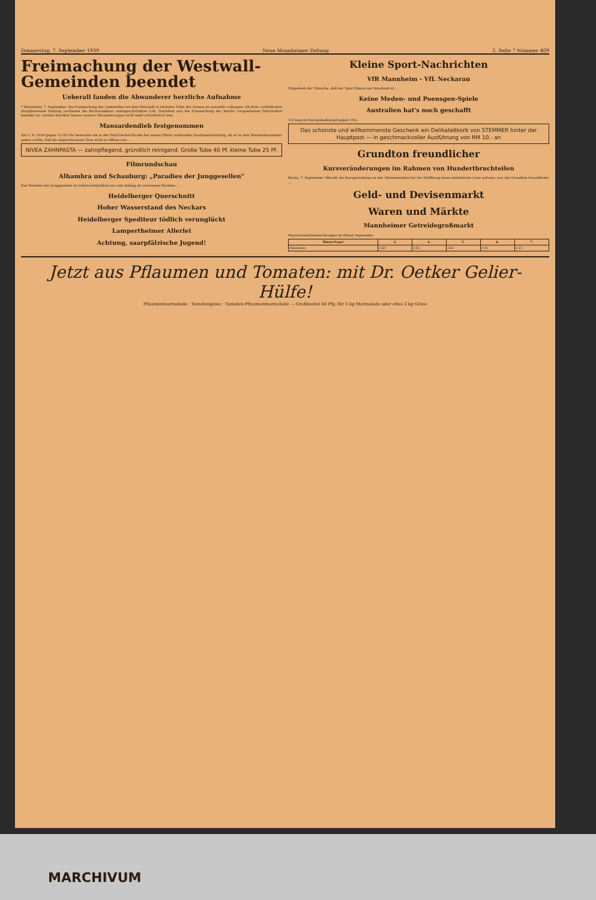Donnerstag, 7. September 1939 Neue Mannheimer Zeitung 5. Seite 7 Nummer 409
Freimachung der Westwall-Gemeinden beendet
Ueberall fanden die Abwanderer herzliche Aufnahme
* Mannheim, 7. September. Die Freimachung der Gemeinden vor dem Westwall in nächster Nähe der Grenze ist nunmehr vollzogen. Ob ihrer vorbildlichen diszipliniertem Haltung verdienen die Rückwanderer uneingeschränktes Lob. Nachdem nun die Freimachung der hierfür vorgesehenen Ortschaften beendet ist, werden hierüber hinaus weitere Abwanderungen nicht mehr erforderlich sein.
Mansardendieb festgenommen
Am 5. 9. 1939 gegen 12.30 Uhr bemerkte ein in der Emil-Heckel-Straße bei seinen Eltern wohnender Kaufmannslehrling, als er in sein Mansardenzimmer gehen wollte, daß die abgeschlossene Türe nicht zu öffnen war ...
NIVEA ZAHNPASTA — zahnpflegend, gründlich reinigend. Große Tube 40 Pf. kleine Tube 25 Pf.
Filmrundschau
Alhambra und Schauburg: „Paradies der Junggesellen"
Das Paradies der Junggesellen ist selbstverständlich ein vom Anfang an verlorenes Paradies ...
Heidelberger Querschnitt
Hoher Wasserstand des Neckars
Heidelberger Spediteur tödlich verunglückt
Lampertheimer Allerlei
Achtung, saarpfälzische Jugend!
Kleine Sport-Nachrichten
VfR Mannheim - VfL Neckarau
Eingedenk der Tatsache, daß der Sport Dienst am Vaterland ist ...
Keine Meden- und Poensgen-Spiele
Australien hat's noch geschafft
3:2-Sieg im Davispokalkampf gegen USA.
Das schönste und willkommenste Geschenk ein Delikateßkorb von STEMMER hinter der Hauptpost — in geschmackvoller Ausführung von RM 10.- an
Grundton freundlicher
Kursveränderungen im Rahmen von Hundertbruchteilen
Berlin, 7. September. Obwohl die Kursgestaltung an den Aktienmärkten bei der Eröffnung keine einheitliche Linie aufwies, war der Grundton freundlicher ...
Geld- und Devisenmarkt
Waren und Märkte
Mannheimer Getreidegroßmarkt
Wasserstandsbeobachtungen im Monat September
| Rhein-Pegel | 3. | 4. | 5. | 6. | 7. |
| --- | --- | --- | --- | --- | --- |
| Mannheim | 3.60 | 3.65 | 3.62 | 4.01 | 4.15 |
Jetzt aus Pflaumen und Tomaten: mit Dr. Oetker Gelier-Hülfe!
Pflaumenmarmelade · Tomatengelee · Tomaten-Pflaumenmarmelade — Großbeutel 40 Pfg. für 3 kg Marmelade oder etwa 2 kg Gelee
MARCHIVUM